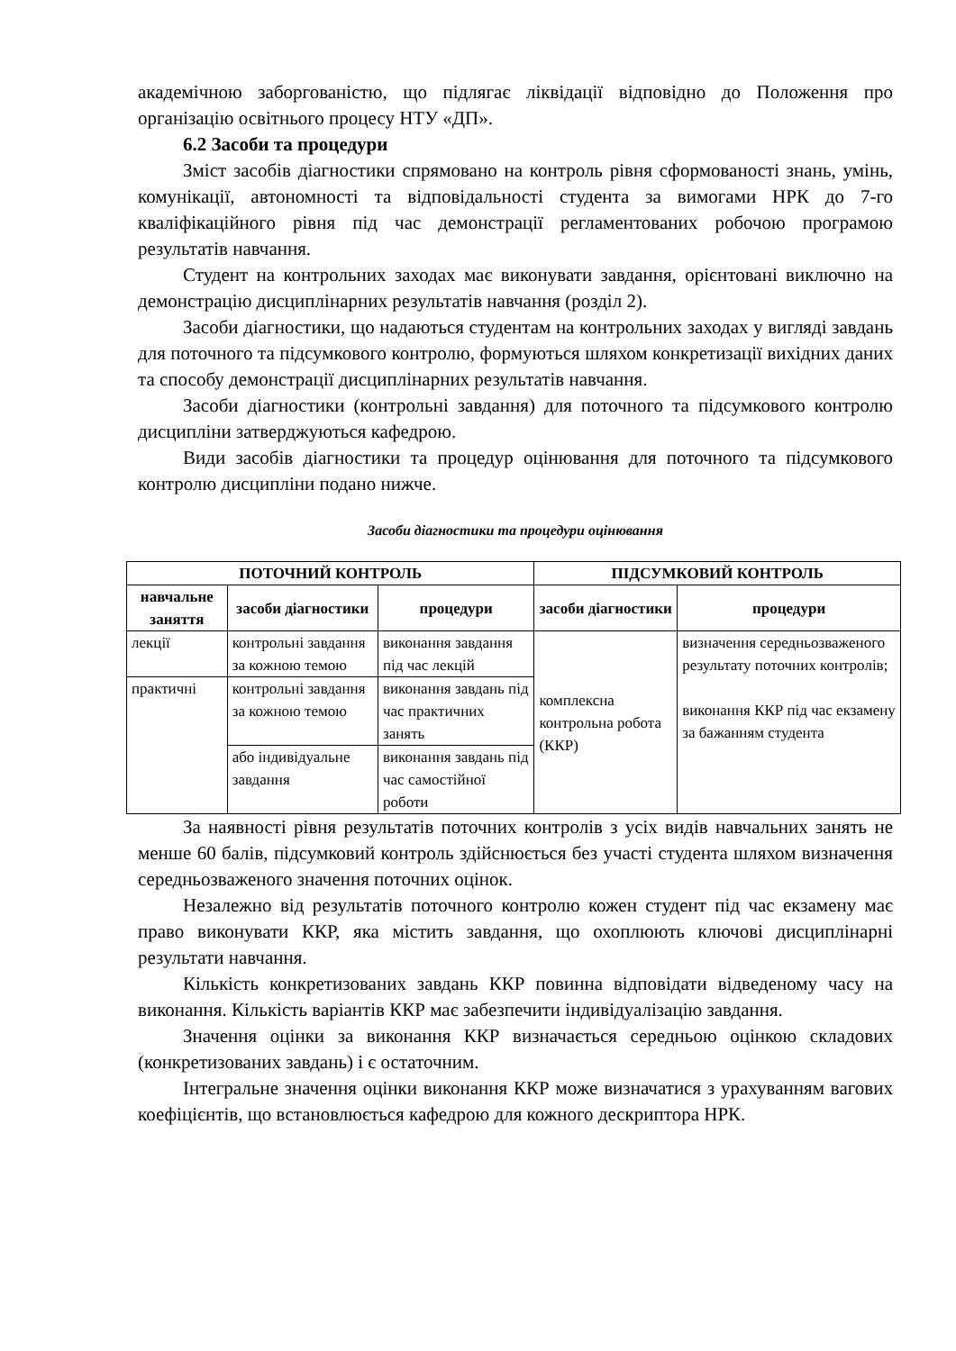академічною заборгованістю, що підлягає ліквідації відповідно до Положення про організацію освітнього процесу НТУ «ДП».
6.2 Засоби та процедури
Зміст засобів діагностики спрямовано на контроль рівня сформованості знань, умінь, комунікації, автономності та відповідальності студента за вимогами НРК до 7-го кваліфікаційного рівня під час демонстрації регламентованих робочою програмою результатів навчання.
Студент на контрольних заходах має виконувати завдання, орієнтовані виключно на демонстрацію дисциплінарних результатів навчання (розділ 2).
Засоби діагностики, що надаються студентам на контрольних заходах у вигляді завдань для поточного та підсумкового контролю, формуються шляхом конкретизації вихідних даних та способу демонстрації дисциплінарних результатів навчання.
Засоби діагностики (контрольні завдання) для поточного та підсумкового контролю дисципліни затверджуються кафедрою.
Види засобів діагностики та процедур оцінювання для поточного та підсумкового контролю дисципліни подано нижче.
Засоби діагностики та процедури оцінювання
| ПОТОЧНИЙ КОНТРОЛЬ | | | ПІДСУМКОВИЙ КОНТРОЛЬ | |
| --- | --- | --- | --- | --- |
| навчальне заняття | засоби діагностики | процедури | засоби діагностики | процедури |
| лекції | контрольні завдання за кожною темою | виконання завдання під час лекцій | комплексна контрольна робота (ККР) | визначення середньозваженого результату поточних контролів; виконання ККР під час екзамену за бажанням студента |
| практичні | контрольні завдання за кожною темою | виконання завдань під час практичних занять | | |
| | або індивідуальне завдання | виконання завдань під час самостійної роботи | | |
За наявності рівня результатів поточних контролів з усіх видів навчальних занять не менше 60 балів, підсумковий контроль здійснюється без участі студента шляхом визначення середньозваженого значення поточних оцінок.
Незалежно від результатів поточного контролю кожен студент під час екзамену має право виконувати ККР, яка містить завдання, що охоплюють ключові дисциплінарні результати навчання.
Кількість конкретизованих завдань ККР повинна відповідати відведеному часу на виконання. Кількість варіантів ККР має забезпечити індивідуалізацію завдання.
Значення оцінки за виконання ККР визначається середньою оцінкою складових (конкретизованих завдань) і є остаточним.
Інтегральне значення оцінки виконання ККР може визначатися з урахуванням вагових коефіцієнтів, що встановлюється кафедрою для кожного дескриптора НРК.